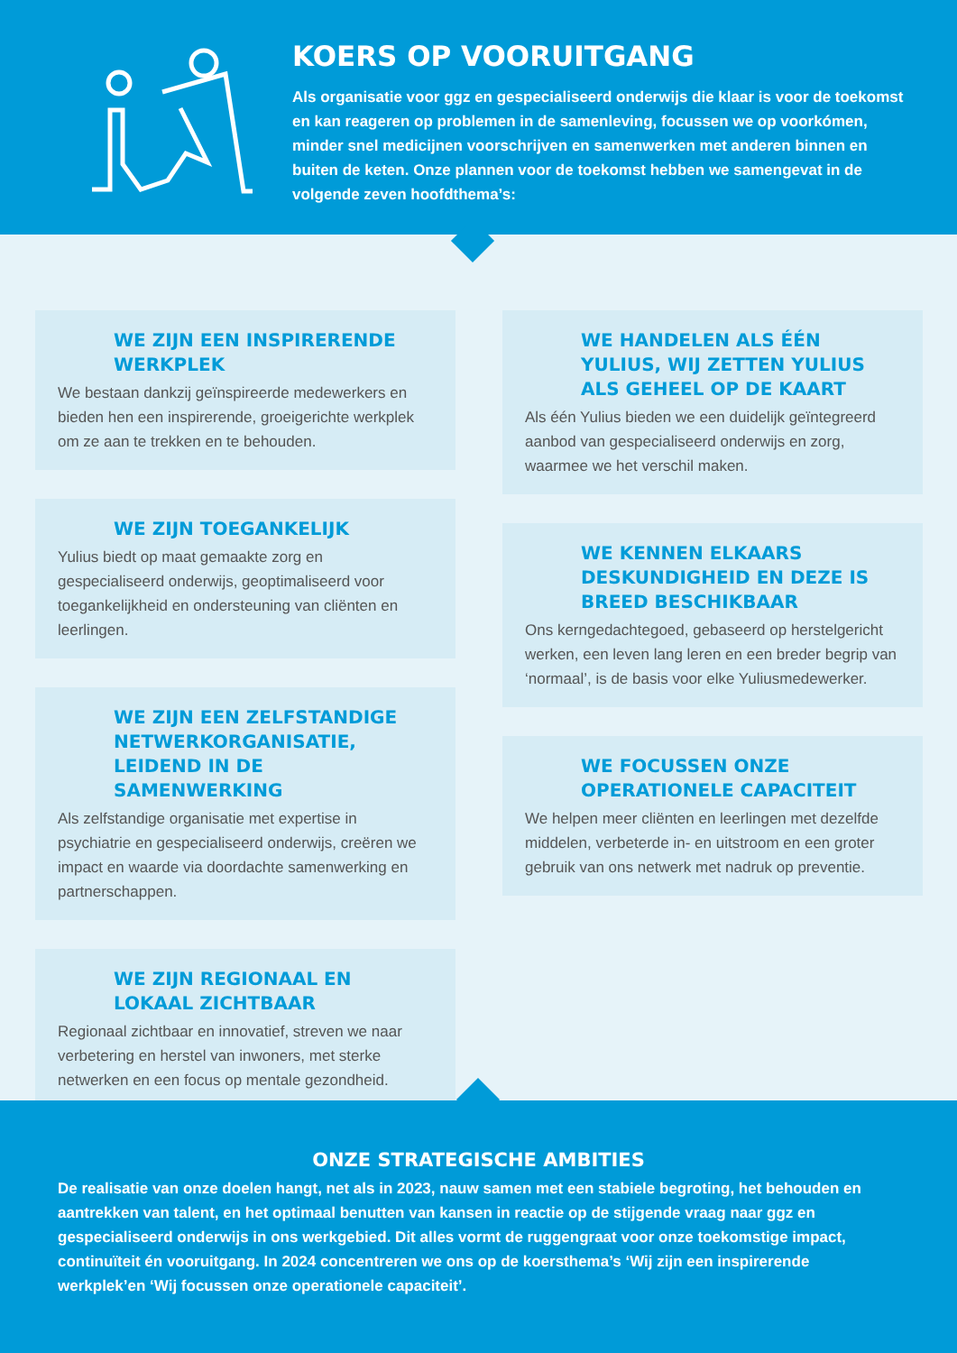KOERS OP VOORUITGANG
Als organisatie voor ggz en gespecialiseerd onderwijs die klaar is voor de toekomst en kan reageren op problemen in de samenleving, focussen we op voorkómen, minder snel medicijnen voorschrijven en samenwerken met anderen binnen en buiten de keten. Onze plannen voor de toekomst hebben we samengevat in de volgende zeven hoofdthema’s:
WE ZIJN EEN INSPIRERENDE WERKPLEK
We bestaan dankzij geïnspireerde medewerkers en bieden hen een inspirerende, groeigerichte werkplek om ze aan te trekken en te behouden.
WE ZIJN TOEGANKELIJK
Yulius biedt op maat gemaakte zorg en gespecialiseerd onderwijs, geoptimaliseerd voor toegankelijkheid en ondersteuning van cliënten en leerlingen.
WE ZIJN EEN ZELFSTANDIGE NETWERKORGANISATIE, LEIDEND IN DE SAMENWERKING
Als zelfstandige organisatie met expertise in psychiatrie en gespecialiseerd onderwijs, creëren we impact en waarde via doordachte samenwerking en partnerschappen.
WE ZIJN REGIONAAL EN LOKAAL ZICHTBAAR
Regionaal zichtbaar en innovatief, streven we naar verbetering en herstel van inwoners, met sterke netwerken en een focus op mentale gezondheid.
WE HANDELEN ALS ÉÉN YULIUS, WIJ ZETTEN YULIUS ALS GEHEEL OP DE KAART
Als één Yulius bieden we een duidelijk geïntegreerd aanbod van gespecialiseerd onderwijs en zorg, waarmee we het verschil maken.
WE KENNEN ELKAARS DESKUNDIGHEID EN DEZE IS BREED BESCHIKBAAR
Ons kerngedachtegoed, gebaseerd op herstelgericht werken, een leven lang leren en een breder begrip van ‘normaal’, is de basis voor elke Yuliusmedewerker.
WE FOCUSSEN ONZE OPERATIONELE CAPACITEIT
We helpen meer cliënten en leerlingen met dezelfde middelen, verbeterde in- en uitstroom en een groter gebruik van ons netwerk met nadruk op preventie.
ONZE STRATEGISCHE AMBITIES
De realisatie van onze doelen hangt, net als in 2023, nauw samen met een stabiele begroting, het behouden en aantrekken van talent, en het optimaal benutten van kansen in reactie op de stijgende vraag naar ggz en gespecialiseerd onderwijs in ons werkgebied. Dit alles vormt de ruggengraat voor onze toekomstige impact, continuïteit én vooruitgang. In 2024 concentreren we ons op de koersthema’s ‘Wij zijn een inspirerende werkplek’en ‘Wij focussen onze operationele capaciteit’.